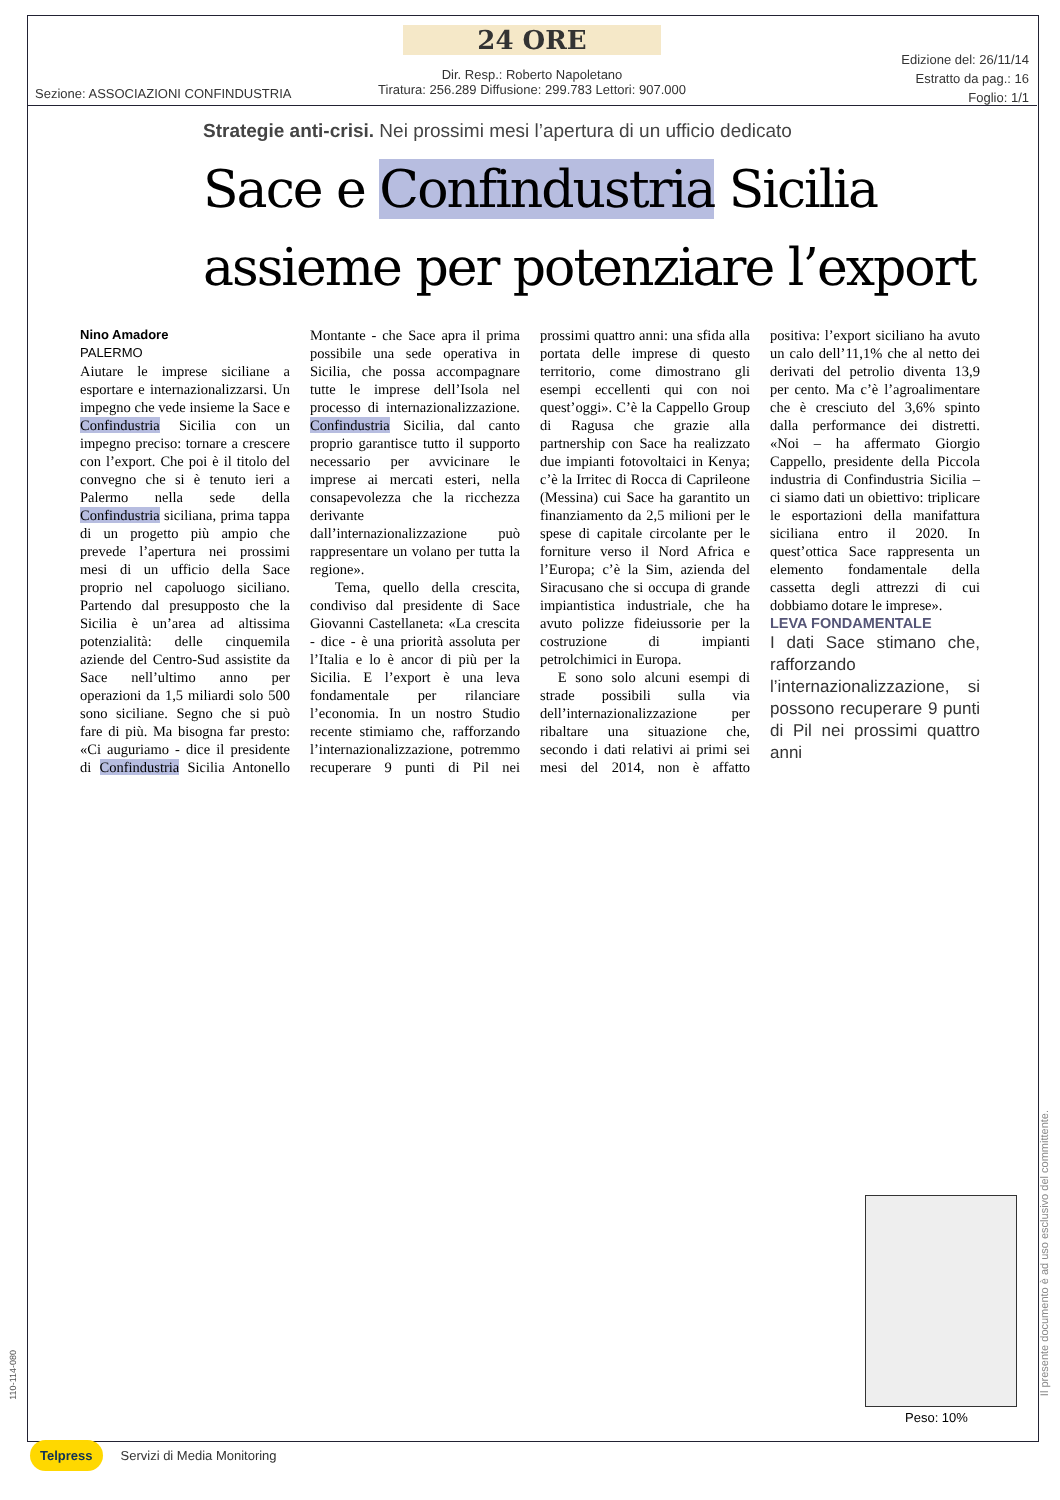24 ORE
Dir. Resp.: Roberto Napoletano
Tiratura: 256.289 Diffusione: 299.783 Lettori: 907.000
Sezione: ASSOCIAZIONI CONFINDUSTRIA
Edizione del: 26/11/14
Estratto da pag.: 16
Foglio: 1/1
Strategie anti-crisi. Nei prossimi mesi l’apertura di un ufficio dedicato
Sace e Confindustria Sicilia
assieme per potenziare l’export
Nino Amadore
PALERMO
Aiutare le imprese siciliane a esportare e internazionalizzarsi. Un impegno che vede insieme la Sace e Confindustria Sicilia con un impegno preciso: tornare a crescere con l’export. Che poi è il titolo del convegno che si è tenuto ieri a Palermo nella sede della Confindustria siciliana, prima tappa di un progetto più ampio che prevede l’apertura nei prossimi mesi di un ufficio della Sace proprio nel capoluogo siciliano. Partendo dal presupposto che la Sicilia è un’area ad altissima potenzialità: delle cinquemila aziende del Centro-Sud assistite da Sace nell’ultimo anno per operazioni da 1,5 miliardi solo 500 sono siciliane. Segno che si può fare di più. Ma bisogna far presto: «Ci auguriamo - dice il presidente di Confindustria Sicilia Antonello Montante - che Sace apra il prima possibile una sede operativa in Sicilia, che possa accompagnare tutte le imprese dell’Isola nel processo di internazionalizzazione. Confindustria Sicilia, dal canto proprio garantisce tutto il supporto necessario per avvicinare le imprese ai mercati esteri, nella consapevolezza che la ricchezza derivante dall’internazionalizzazione può rappresentare un volano per tutta la regione».
Tema, quello della crescita, condiviso dal presidente di Sace Giovanni Castellaneta: «La crescita - dice - è una priorità assoluta per l’Italia e lo è ancor di più per la Sicilia. E l’export è una leva fondamentale per rilanciare l’economia. In un nostro Studio recente stimiamo che, rafforzando l’internazionalizzazione, potremmo recuperare 9 punti di Pil nei prossimi quattro anni: una sfida alla portata delle imprese di questo territorio, come dimostrano gli esempi eccellenti qui con noi quest’oggi». C’è la Cappello Group di Ragusa che grazie alla partnership con Sace ha realizzato due impianti fotovoltaici in Kenya; c’è la Irritec di Rocca di Caprileone (Messina) cui Sace ha garantito un finanziamento da 2,5 milioni per le spese di capitale circolante per le forniture verso il Nord Africa e l’Europa; c’è la Sim, azienda del Siracusano che si occupa di grande impiantistica industriale, che ha avuto polizze fideiussorie per la costruzione di impianti petrolchimici in Europa.
E sono solo alcuni esempi di strade possibili sulla via dell’internazionalizzazione per ribaltare una situazione che, secondo i dati relativi ai primi sei mesi del 2014, non è affatto positiva: l’export siciliano ha avuto un calo dell’11,1% che al netto dei derivati del petrolio diventa 13,9 per cento. Ma c’è l’agroalimentare che è cresciuto del 3,6% spinto dalla performance dei distretti. «Noi – ha affermato Giorgio Cappello, presidente della Piccola industria di Confindustria Sicilia – ci siamo dati un obiettivo: triplicare le esportazioni della manifattura siciliana entro il 2020. In quest’ottica Sace rappresenta un elemento fondamentale della cassetta degli attrezzi di cui dobbiamo dotare le imprese».
LEVA FONDAMENTALE
I dati Sace stimano che, rafforzando l’internazionalizzazione, si possono recuperare 9 punti di Pil nei prossimi quattro anni
Peso: 10%
110-114-080
Il presente documento è ad uso esclusivo del committente.
Telpress Servizi di Media Monitoring